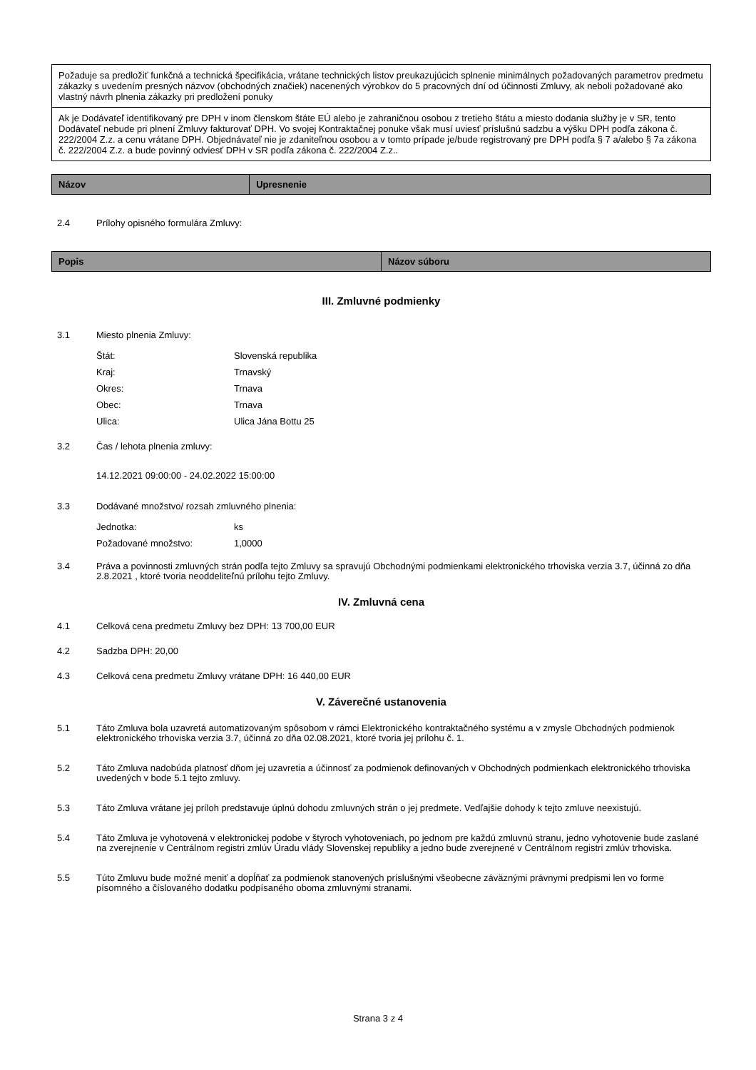| Požaduje sa predložiť funkčná a technická špecifikácia, vrátane technických listov preukazujúcich splnenie minimálnych požadovaných parametrov predmetu zákazky s uvedením presných názvov (obchodných značiek) nacenených výrobkov do 5 pracovných dní od účinnosti Zmluvy, ak neboli požadované ako vlastný návrh plnenia zákazky pri predložení ponuky |
| Ak je Dodávateľ identifikovaný pre DPH v inom členskom štáte EÚ alebo je zahraničnou osobou z tretieho štátu a miesto dodania služby je v SR, tento Dodávateľ nebude pri plnení Zmluvy fakturovať DPH. Vo svojej Kontraktačnej ponuke však musí uviesť príslušnú sadzbu a výšku DPH podľa zákona č. 222/2004 Z.z. a cenu vrátane DPH. Objednávateľ nie je zdaniteľnou osobou a v tomto prípade je/bude registrovaný pre DPH podľa § 7 a/alebo § 7a zákona č. 222/2004 Z.z. a bude povinný odviesť DPH v SR podľa zákona č. 222/2004 Z.z.. |
| Názov | Upresnenie |
| --- | --- |
2.4 Prílohy opisného formulára Zmluvy:
| Popis | Názov súboru |
| --- | --- |
III. Zmluvné podmienky
3.1 Miesto plnenia Zmluvy:
| Štát: | Slovenská republika |
| Kraj: | Trnavský |
| Okres: | Trnava |
| Obec: | Trnava |
| Ulica: | Ulica Jána Bottu 25 |
3.2 Čas / lehota plnenia zmluvy:
14.12.2021 09:00:00 - 24.02.2022 15:00:00
3.3 Dodávané množstvo/ rozsah zmluvného plnenia:
| Jednotka: | ks |
| Požadované množstvo: | 1,0000 |
3.4 Práva a povinnosti zmluvných strán podľa tejto Zmluvy sa spravujú Obchodnými podmienkami elektronického trhoviska verzia 3.7, účinná zo dňa 2.8.2021 , ktoré tvoria neoddeliteľnú prílohu tejto Zmluvy.
IV. Zmluvná cena
4.1 Celková cena predmetu Zmluvy bez DPH: 13 700,00 EUR
4.2 Sadzba DPH: 20,00
4.3 Celková cena predmetu Zmluvy vrátane DPH: 16 440,00 EUR
V. Záverečné ustanovenia
5.1 Táto Zmluva bola uzavretá automatizovaným spôsobom v rámci Elektronického kontraktačného systému a v zmysle Obchodných podmienok elektronického trhoviska verzia 3.7, účinná zo dňa 02.08.2021, ktoré tvoria jej prílohu č. 1.
5.2 Táto Zmluva nadobúda platnosť dňom jej uzavretia a účinnosť za podmienok definovaných v Obchodných podmienkach elektronického trhoviska uvedených v bode 5.1 tejto zmluvy.
5.3 Táto Zmluva vrátane jej príloh predstavuje úplnú dohodu zmluvných strán o jej predmete. Vedľajšie dohody k tejto zmluve neexistujú.
5.4 Táto Zmluva je vyhotovená v elektronickej podobe v štyroch vyhotoveniach, po jednom pre každú zmluvnú stranu, jedno vyhotovenie bude zaslané na zverejnenie v Centrálnom registri zmlúv Úradu vlády Slovenskej republiky a jedno bude zverejnené v Centrálnom registri zmlúv trhoviska.
5.5 Túto Zmluvu bude možné meniť a dopĺňať za podmienok stanovených príslušnými všeobecne záväznými právnymi predpismi len vo forme písomného a číslovaného dodatku podpísaného oboma zmluvnými stranami.
Strana 3 z 4